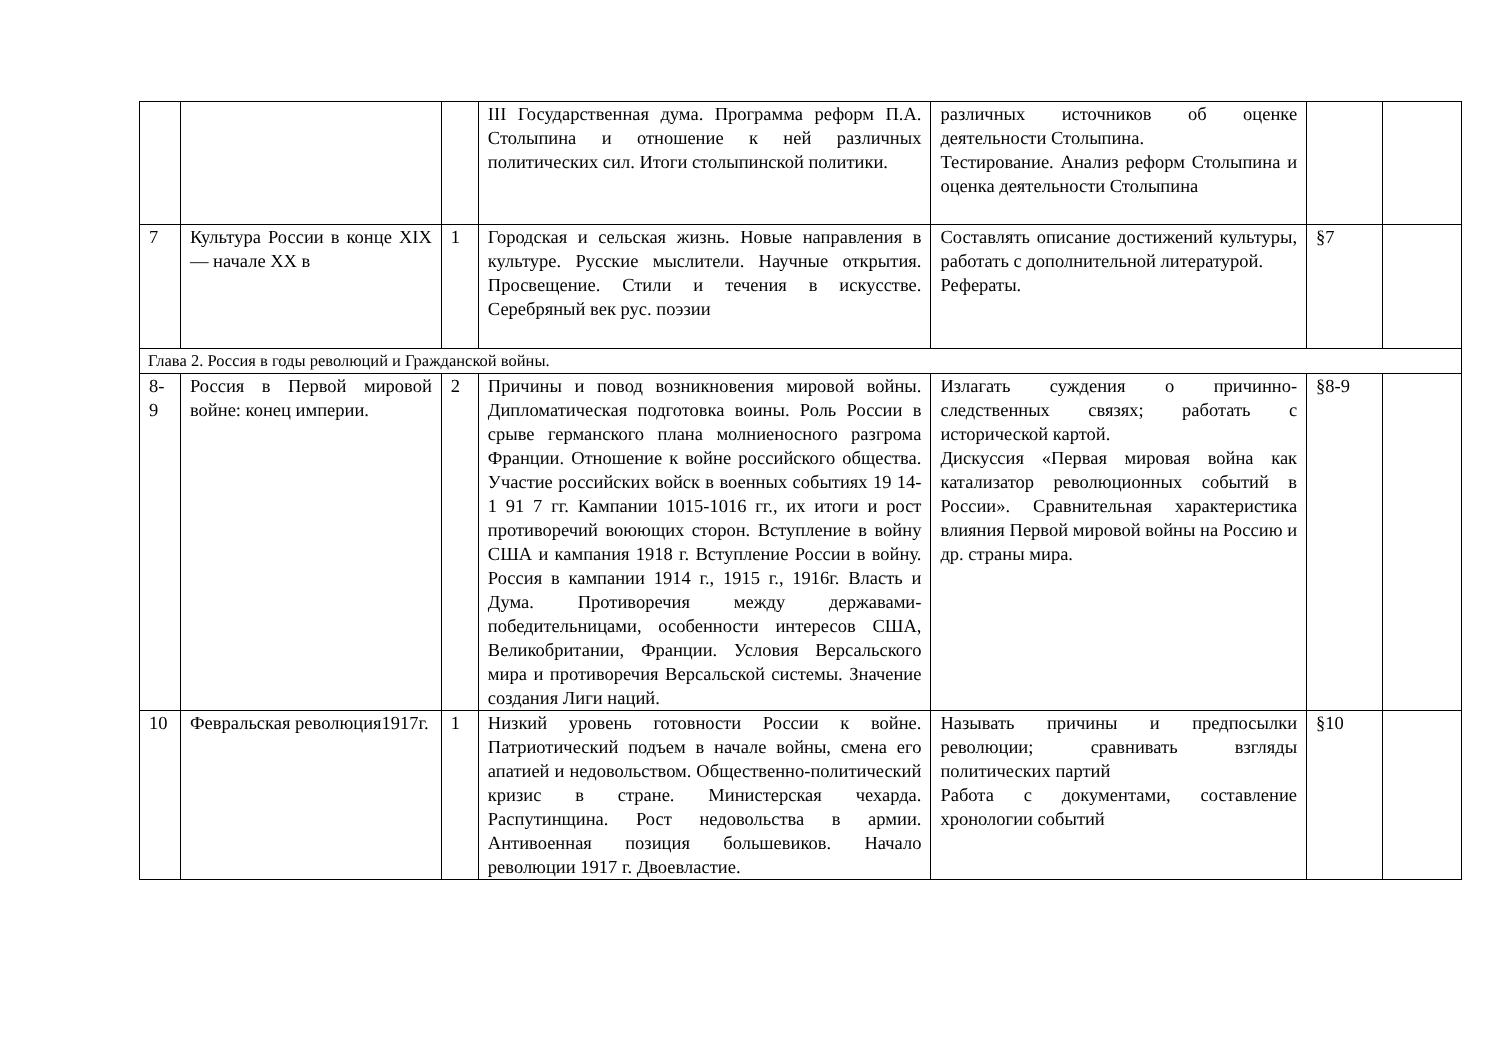| | | | III Государственная дума. Программа реформ П.А. Столыпина и отношение к ней различных политических сил. Итоги столыпинской политики. | различных источников об оценке деятельности Столыпина. Тестирование. Анализ реформ Столыпина и оценка деятельности Столыпина | | |
| 7 | Культура России в конце XIX — начале XX в | 1 | Городская и сельская жизнь. Новые направления в культуре. Русские мыслители. Научные открытия. Просвещение. Стили и течения в искусстве. Серебряный век рус. поэзии | Составлять описание достижений культуры, работать с дополнительной литературой. Рефераты. | §7 | |
| Глава 2. Россия в годы революций и Гражданской войны. | | | | | | |
| 8- 9 | Россия в Первой мировой войне: конец империи. | 2 | Причины и повод возникновения мировой войны. Дипломатическая подготовка воины. Роль России в срыве германского плана молниеносного разгрома Франции. Отношение к войне российского общества. Участие российских войск в военных событиях 19 14-1 91 7 гг. Кампании 1015-1016 гг., их итоги и рост противоречий воюющих сторон. Вступление в войну США и кампания 1918 г. Вступление России в войну. Россия в кампании 1914 г., 1915 г., 1916г. Власть и Дума. Противоречия между державами-победительницами, особенности интересов США, Великобритании, Франции. Условия Версальского мира и противоречия Версальской системы. Значение создания Лиги наций. | Излагать суждения о причинно-следственных связях; работать с исторической картой. Дискуссия «Первая мировая война как катализатор революционных событий в России». Сравнительная характеристика влияния Первой мировой войны на Россию и др. страны мира. | §8-9 | |
| 10 | Февральская революция1917г. | 1 | Низкий уровень готовности России к войне. Патриотический подъем в начале войны, смена его апатией и недовольством. Общественно-политический кризис в стране. Министерская чехарда. Распутинщина. Рост недовольства в армии. Антивоенная позиция большевиков. Начало революции 1917 г. Двоевластие. | Называть причины и предпосылки революции; сравнивать взгляды политических партий Работа с документами, составление хронологии событий | §10 | |